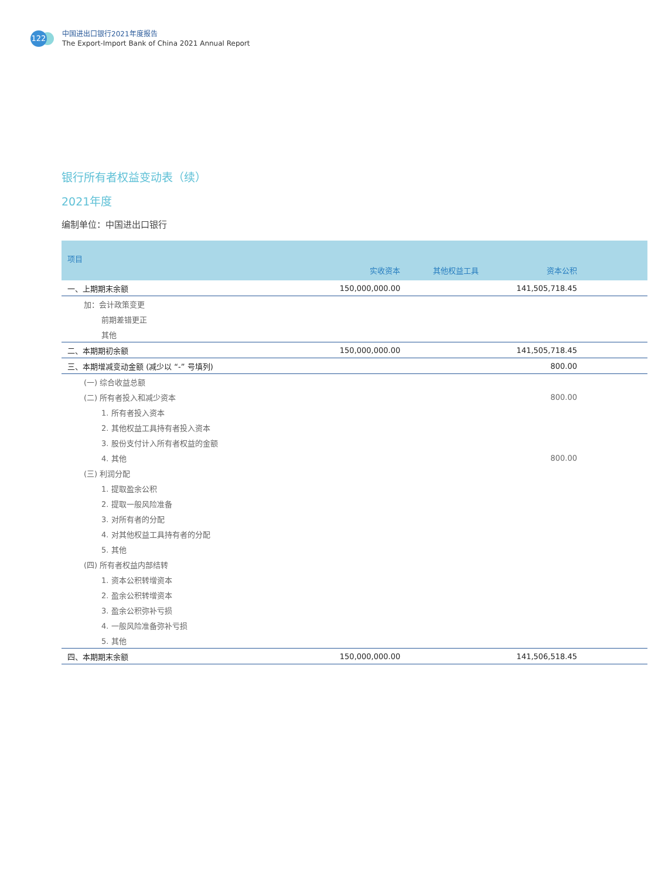122
中国进出口银行2021年度报告
The Export-Import Bank of China 2021 Annual Report
银行所有者权益变动表（续）
2021年度
编制单位：中国进出口银行
| 项目 | 实收资本 | 其他权益工具 | 资本公积 | |
| --- | --- | --- | --- | --- |
| 一、上期期末余额 | 150,000,000.00 | | 141,505,718.45 | |
| 加：会计政策变更 | | | | |
| 前期差错更正 | | | | |
| 其他 | | | | |
| 二、本期期初余额 | 150,000,000.00 | | 141,505,718.45 | |
| 三、本期增减变动金额 (减少以 “-” 号填列) | | | 800.00 | |
| (一) 综合收益总额 | | | | |
| (二) 所有者投入和减少资本 | | | 800.00 | |
| 1. 所有者投入资本 | | | | |
| 2. 其他权益工具持有者投入资本 | | | | |
| 3. 股份支付计入所有者权益的金额 | | | | |
| 4. 其他 | | | 800.00 | |
| (三) 利润分配 | | | | |
| 1. 提取盈余公积 | | | | |
| 2. 提取一般风险准备 | | | | |
| 3. 对所有者的分配 | | | | |
| 4. 对其他权益工具持有者的分配 | | | | |
| 5. 其他 | | | | |
| (四) 所有者权益内部结转 | | | | |
| 1. 资本公积转增资本 | | | | |
| 2. 盈余公积转增资本 | | | | |
| 3. 盈余公积弥补亏损 | | | | |
| 4. 一般风险准备弥补亏损 | | | | |
| 5. 其他 | | | | |
| 四、本期期末余额 | 150,000,000.00 | | 141,506,518.45 | |